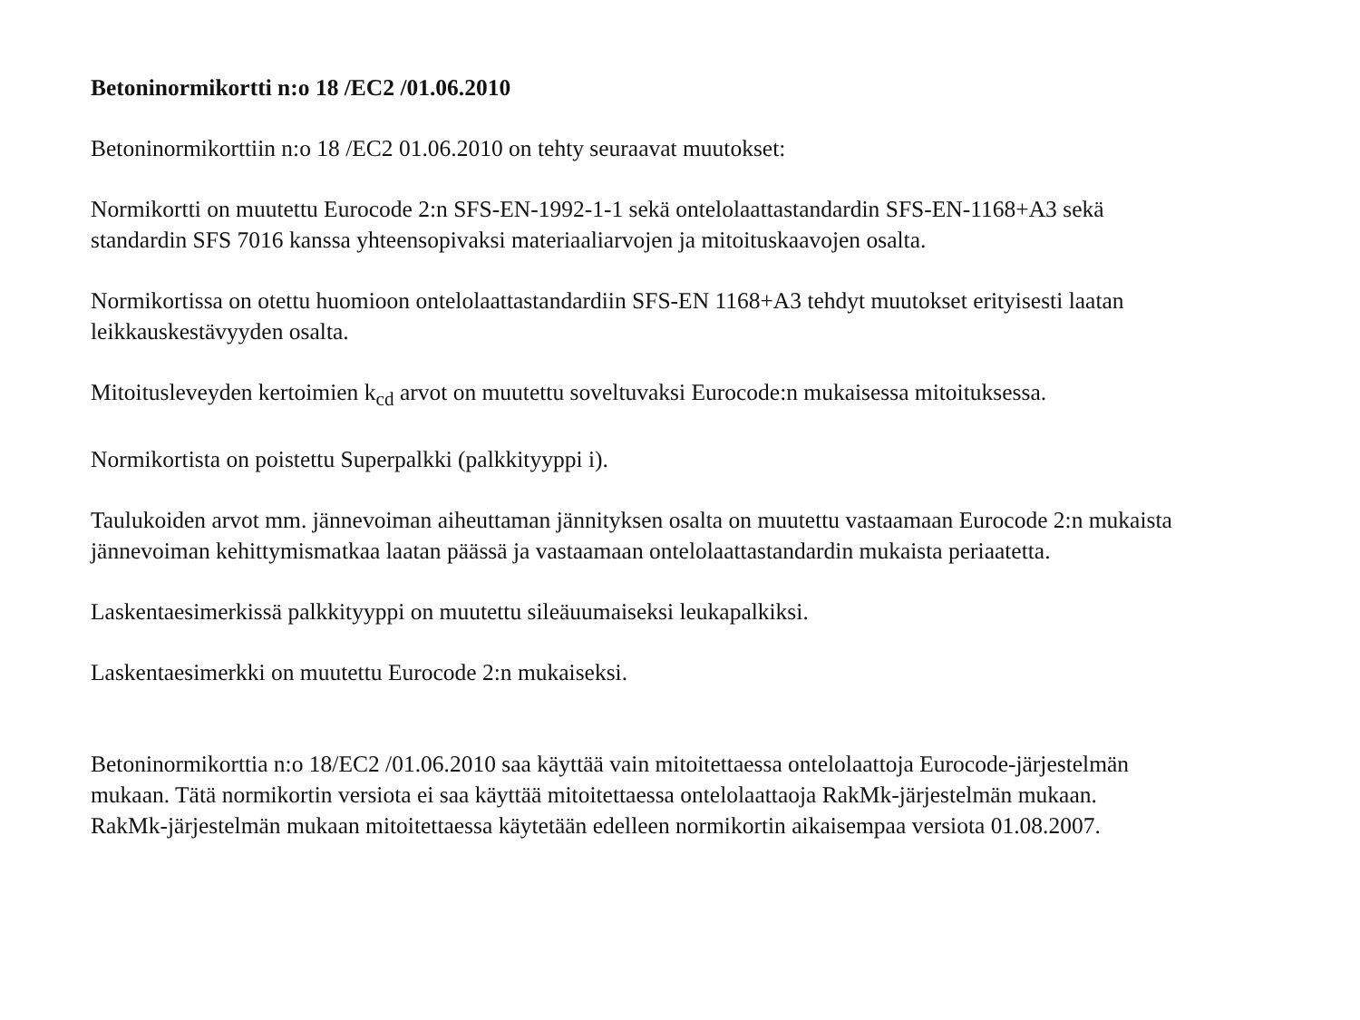Betoninormikortti n:o 18 /EC2 /01.06.2010
Betoninormikorttiin n:o 18 /EC2 01.06.2010 on tehty seuraavat muutokset:
Normikortti on muutettu Eurocode 2:n SFS-EN-1992-1-1 sekä ontelolaattastandardin SFS-EN-1168+A3 sekä standardin SFS 7016 kanssa yhteensopivaksi materiaaliarvojen ja mitoituskaavojen osalta.
Normikortissa on otettu huomioon ontelolaattastandardiin SFS-EN 1168+A3 tehdyt muutokset erityisesti laatan leikkauskestävyyden osalta.
Mitoitusleveyden kertoimien k<sub>cd</sub> arvot on muutettu soveltuvaksi Eurocode:n mukaisessa mitoituksessa.
Normikortista on poistettu Superpalkki (palkkityyppi i).
Taulukoiden arvot mm. jännevoiman aiheuttaman jännityksen osalta on muutettu vastaamaan Eurocode 2:n mukaista jännevoiman kehittymismatkaa laatan päässä ja vastaamaan ontelolaattastandardin mukaista periaatetta.
Laskentaesimerkissä palkkityyppi on muutettu sileäuumaiseksi leukapalkiksi.
Laskentaesimerkki on muutettu Eurocode 2:n mukaiseksi.
Betoninormikorttia n:o 18/EC2 /01.06.2010 saa käyttää vain mitoitettaessa ontelolaattoja Eurocode-järjestelmän mukaan. Tätä normikortin versiota ei saa käyttää mitoitettaessa ontelolaattaoja RakMk-järjestelmän mukaan. RakMk-järjestelmän mukaan mitoitettaessa käytetään edelleen normikortin aikaisempaa versiota 01.08.2007.